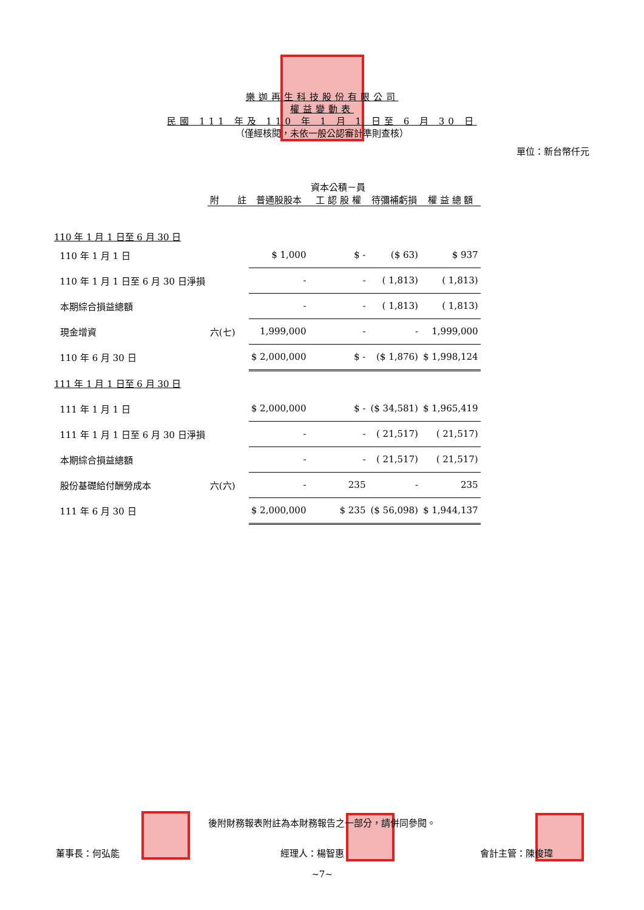樂迦再生科技股份有限公司
權益變動表
民國 111 年及 110 年 1 月 1 日至 6 月 30 日
（僅經核閱，未依一般公認審計準則查核）
單位：新台幣仟元
| | 附 註 | 普通股股本 | 資本公積－員 工 認 股 權 | 待彌補虧損 | 權 益 總 額 |
| --- | --- | --- | --- | --- | --- |
| 110 年 1 月 1 日至 6 月 30 日 | | | | | |
| 110 年 1 月 1 日 | | $ 1,000 | $ - | ($ 63) | $ 937 |
| 110 年 1 月 1 日至 6 月 30 日淨損 | | - | - | ( 1,813) | ( 1,813) |
| 本期綜合損益總額 | | - | - | ( 1,813) | ( 1,813) |
| 現金增資 | 六(七) | 1,999,000 | - | - | 1,999,000 |
| 110 年 6 月 30 日 | | $ 2,000,000 | $ - | ($ 1,876) | $ 1,998,124 |
| 111 年 1 月 1 日至 6 月 30 日 | | | | | |
| 111 年 1 月 1 日 | | $ 2,000,000 | $ - | ($ 34,581) | $ 1,965,419 |
| 111 年 1 月 1 日至 6 月 30 日淨損 | | - | - | ( 21,517) | ( 21,517) |
| 本期綜合損益總額 | | - | - | ( 21,517) | ( 21,517) |
| 股份基礎給付酬勞成本 | 六(六) | - | 235 | - | 235 |
| 111 年 6 月 30 日 | | $ 2,000,000 | $ 235 | ($ 56,098) | $ 1,944,137 |
後附財務報表附註為本財務報告之一部分，請併同參閱。
董事長：何弘能 經理人：楊智惠 會計主管：陳俊瑋
~7~